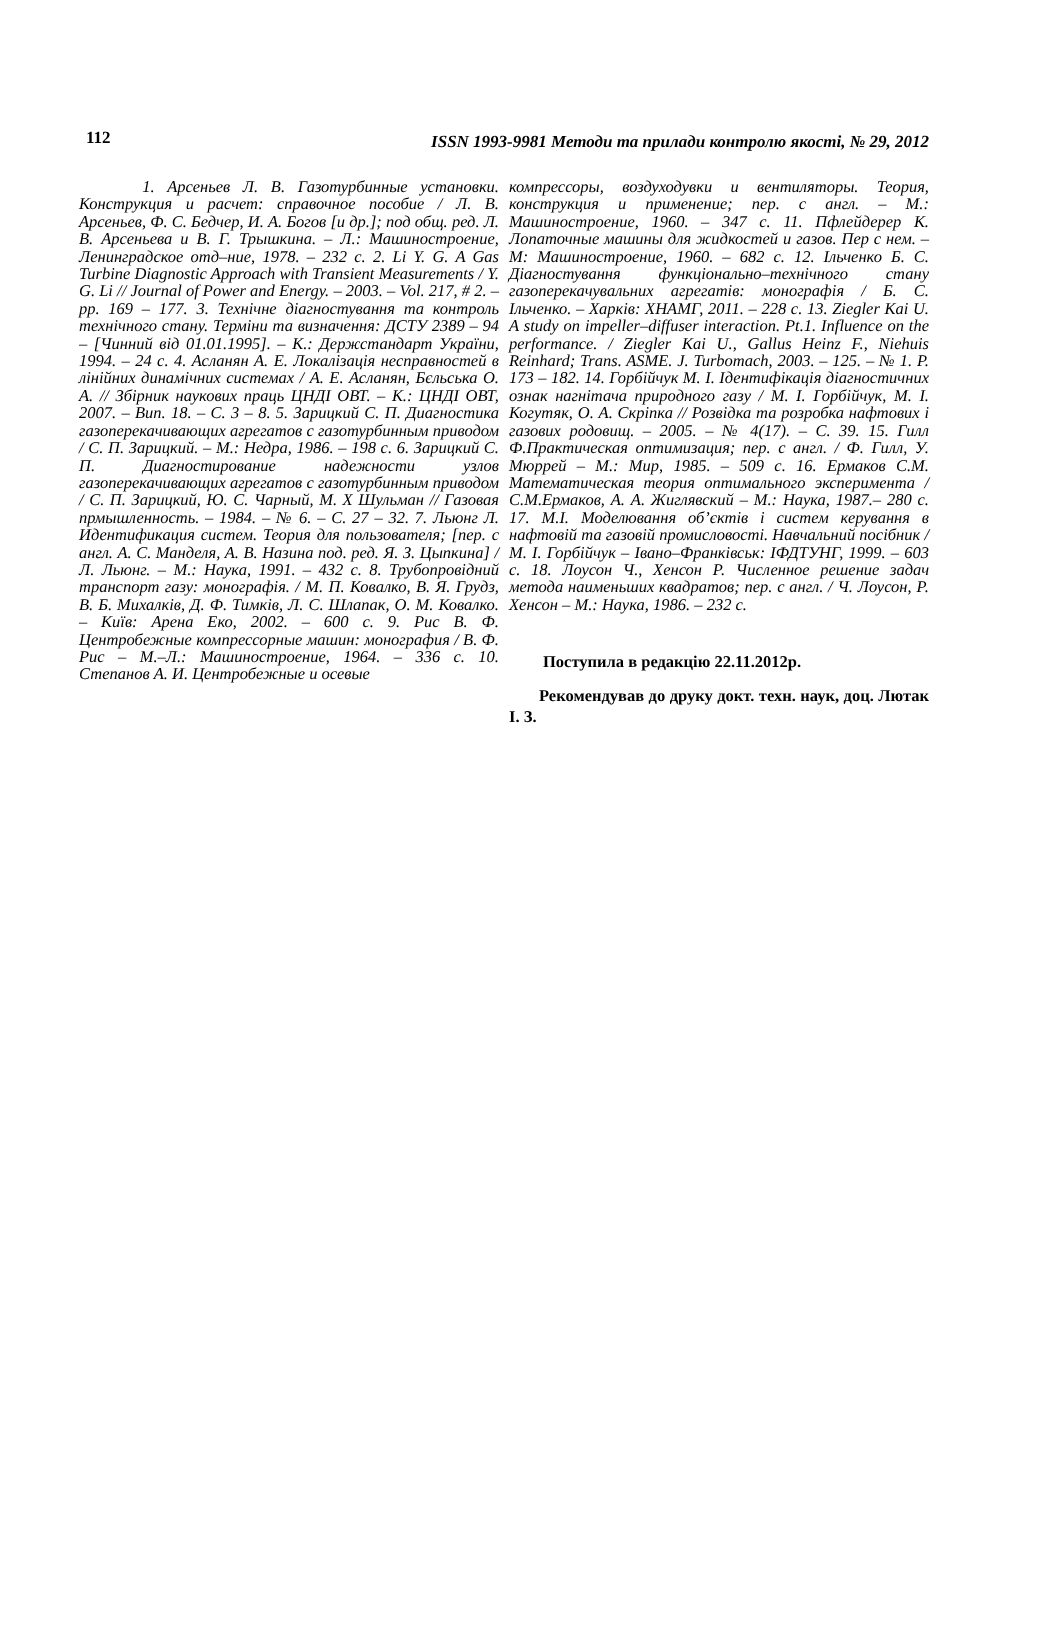112 ISSN 1993-9981 Методи та прилади контролю якості, № 29, 2012
1. Арсеньев Л. В. Газотурбинные установки. Конструкция и расчет: справочное пособие / Л. В. Арсеньев, Ф. С. Бедчер, И. А. Богов [и др.]; под общ. ред. Л. В. Арсеньева и В. Г. Трышкина. – Л.: Машиностроение, Ленинградское отд–ние, 1978. – 232 с. 2. Li Y. G. A Gas Turbine Diagnostic Approach with Transient Measurements / Y. G. Li // Journal of Power and Energy. – 2003. – Vol. 217, # 2. – pp. 169 – 177. 3. Технічне діагностування та контроль технічного стану. Терміни та визначення: ДСТУ 2389 – 94 – [Чинний від 01.01.1995]. – К.: Держстандарт України, 1994. – 24 с. 4. Асланян А. Е. Локалізація несправностей в лінійних динамічних системах / А. Е. Асланян, Бєльська О. А. // Збірник наукових праць ЦНДІ ОВТ. – К.: ЦНДІ ОВТ, 2007. – Вип. 18. – С. 3 – 8. 5. Зарицкий С. П. Диагностика газоперекачивающих агрегатов с газотурбинным приводом / С. П. Зарицкий. – М.: Недра, 1986. – 198 с. 6. Зарицкий С. П. Диагностирование надежности узлов газоперекачивающих агрегатов с газотурбинным приводом / С. П. Зарицкий, Ю. С. Чарный, М. Х Шульман // Газовая прмышленность. – 1984. – № 6. – С. 27 – 32. 7. Льюнг Л. Идентификация систем. Теория для пользователя; [пер. с англ. А. С. Манделя, А. В. Назина под. ред. Я. З. Цыпкина] / Л. Льюнг. – М.: Наука, 1991. – 432 с. 8. Трубопровідний транспорт газу: монографія. / М. П. Ковалко, В. Я. Грудз, В. Б. Михалків, Д. Ф. Тимків, Л. С. Шлапак, О. М. Ковалко. – Київ: Арена Еко, 2002. – 600 с. 9. Рис В. Ф. Центробежные компрессорные машин: монография / В. Ф. Рис – М.–Л.: Машиностроение, 1964. – 336 с. 10. Степанов А. И. Центробежные и осевые
компрессоры, воздуходувки и вентиляторы. Теория, конструкция и применение; пер. с англ. – М.: Машиностроение, 1960. – 347 с. 11. Пфлейдерер К. Лопаточные машины для жидкостей и газов. Пер с нем. – М: Машиностроение, 1960. – 682 с. 12. Ільченко Б. С. Діагностування функціонально–технічного стану газоперекачувальних агрегатів: монографія / Б. С. Ільченко. – Харків: ХНАМГ, 2011. – 228 с. 13. Ziegler Kai U. A study on impeller–diffuser interaction. Pt.1. Influence on the performance. / Ziegler Kai U., Gallus Heinz F., Niehuis Reinhard; Trans. ASME. J. Turbomach, 2003. – 125. – № 1. P. 173 – 182. 14. Горбійчук М. І. Ідентифікація діагностичних ознак нагнітача природного газу / М. І. Горбійчук, М. І. Когутяк, О. А. Скріпка // Розвідка та розробка нафтових і газових родовищ. – 2005. – № 4(17). – С. 39. 15. Гилл Ф.Практическая оптимизация; пер. с англ. / Ф. Гилл, У. Мюррей – М.: Мир, 1985. – 509 с. 16. Ермаков С.М. Математическая теория оптимального эксперимента / С.М.Ермаков, А. А. Жиглявский – М.: Наука, 1987.– 280 с. 17. М.І. Моделювання об’єктів і систем керування в нафтовій та газовій промисловості. Навчальний посібник / М. І. Горбійчук – Івано–Франківськ: ІФДТУНГ, 1999. – 603 с. 18. Лоусон Ч., Хенсон Р. Численное решение задач метода наименьших квадратов; пер. с англ. / Ч. Лоусон, Р. Хенсон – М.: Наука, 1986. – 232 с.
Поступила в редакцію 22.11.2012р.
Рекомендував до друку докт. техн. наук, доц. Лютак І. З.